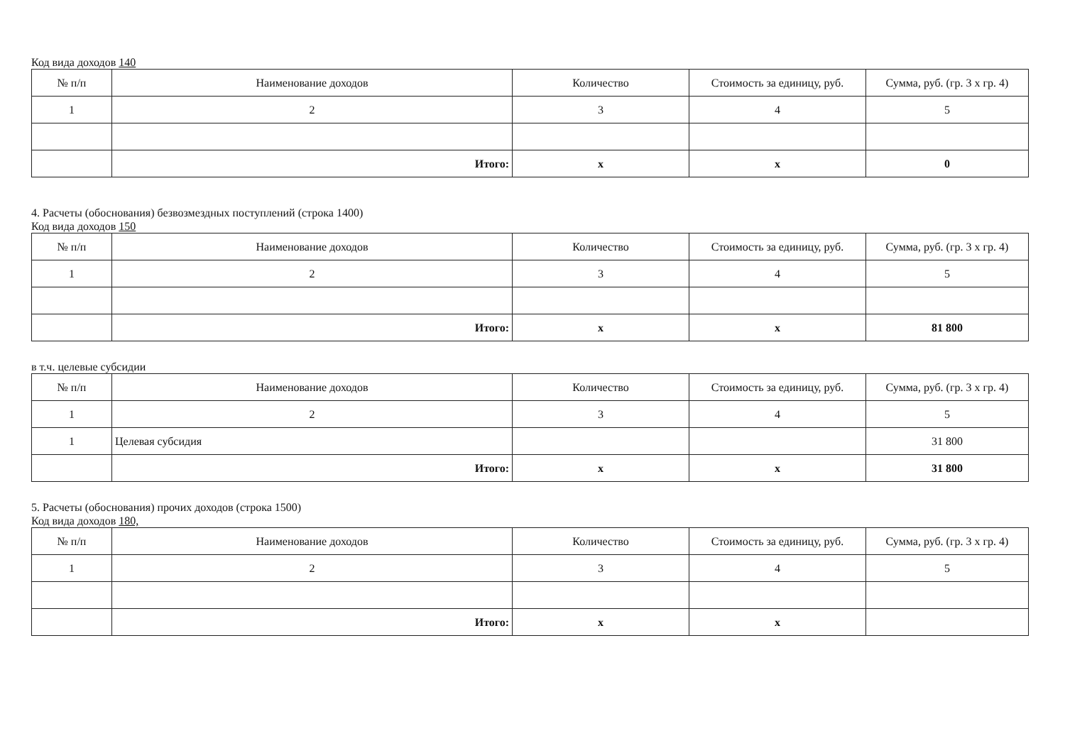Код вида доходов 140
| № п/п | Наименование доходов | Количество | Стоимость за единицу, руб. | Сумма, руб. (гр. 3 x гр. 4) |
| --- | --- | --- | --- | --- |
| 1 | 2 | 3 | 4 | 5 |
| | Итого: | x | x | 0 |
4. Расчеты (обоснования) безвозмездных поступлений (строка 1400)
Код вида доходов 150
| № п/п | Наименование доходов | Количество | Стоимость за единицу, руб. | Сумма, руб. (гр. 3 x гр. 4) |
| --- | --- | --- | --- | --- |
| 1 | 2 | 3 | 4 | 5 |
| | Итого: | x | x | 81 800 |
в т.ч. целевые субсидии
| № п/п | Наименование доходов | Количество | Стоимость за единицу, руб. | Сумма, руб. (гр. 3 x гр. 4) |
| --- | --- | --- | --- | --- |
| 1 | 2 | 3 | 4 | 5 |
| 1 | Целевая субсидия | | | 31 800 |
| | Итого: | x | x | 31 800 |
5. Расчеты (обоснования) прочих доходов (строка 1500)
Код вида доходов 180,
| № п/п | Наименование доходов | Количество | Стоимость за единицу, руб. | Сумма, руб. (гр. 3 x гр. 4) |
| --- | --- | --- | --- | --- |
| 1 | 2 | 3 | 4 | 5 |
| | Итого: | x | x | |